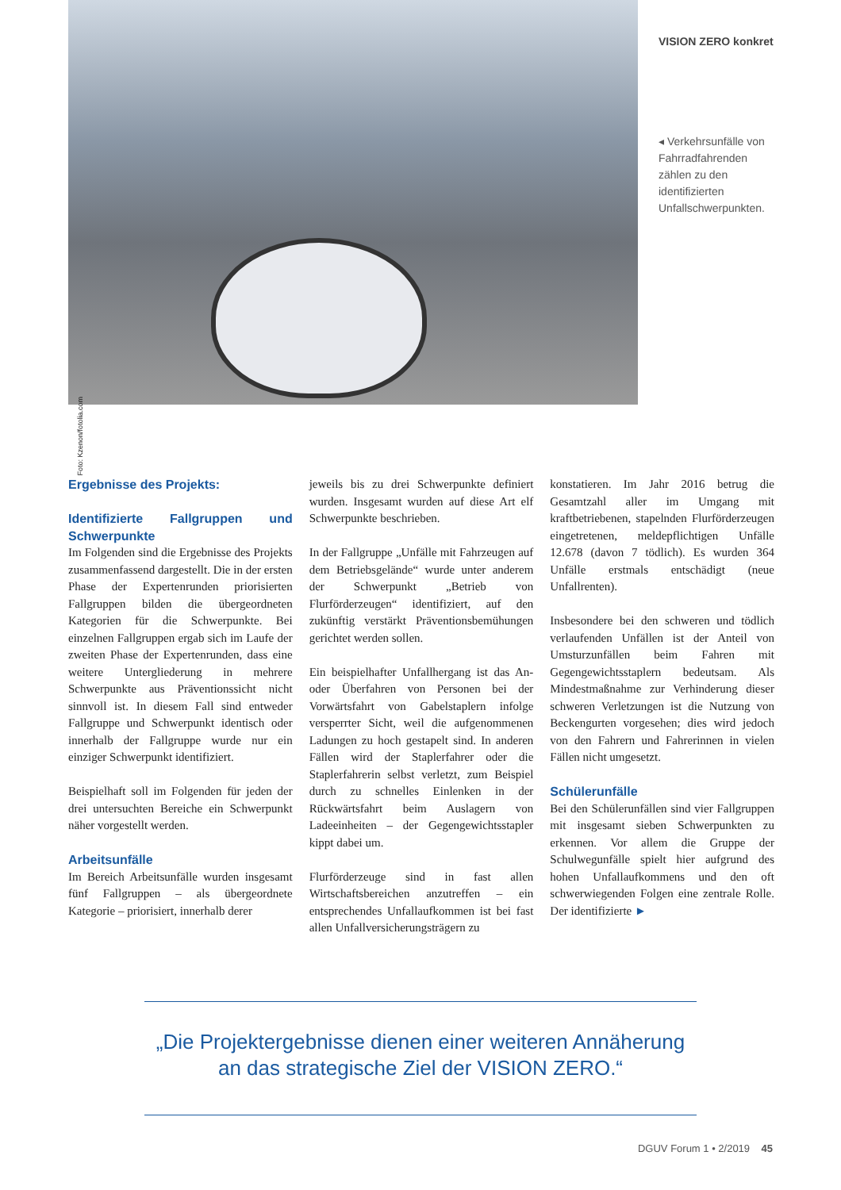Foto: Kzenon/fotolia.com
VISION ZERO konkret
◂ Verkehrsunfälle von Fahrradfahrenden zählen zu den identifizierten Unfallschwerpunkten.
Ergebnisse des Projekts:
Identifizierte Fallgruppen und Schwerpunkte
Im Folgenden sind die Ergebnisse des Projekts zusammenfassend dargestellt. Die in der ersten Phase der Expertenrunden priorisierten Fallgruppen bilden die übergeordneten Kategorien für die Schwerpunkte. Bei einzelnen Fallgruppen ergab sich im Laufe der zweiten Phase der Expertenrunden, dass eine weitere Untergliederung in mehrere Schwerpunkte aus Präventionssicht nicht sinnvoll ist. In diesem Fall sind entweder Fallgruppe und Schwerpunkt identisch oder innerhalb der Fallgruppe wurde nur ein einziger Schwerpunkt identifiziert.
Beispielhaft soll im Folgenden für jeden der drei untersuchten Bereiche ein Schwerpunkt näher vorgestellt werden.
Arbeitsunfälle
Im Bereich Arbeitsunfälle wurden insgesamt fünf Fallgruppen – als übergeordnete Kategorie – priorisiert, innerhalb derer
jeweils bis zu drei Schwerpunkte definiert wurden. Insgesamt wurden auf diese Art elf Schwerpunkte beschrieben.
In der Fallgruppe „Unfälle mit Fahrzeugen auf dem Betriebsgelände“ wurde unter anderem der Schwerpunkt „Betrieb von Flurförderzeugen“ identifiziert, auf den zukünftig verstärkt Präventionsbemühungen gerichtet werden sollen.
Ein beispielhafter Unfallhergang ist das An- oder Überfahren von Personen bei der Vorwärtsfahrt von Gabelstaplern infolge versperrter Sicht, weil die aufgenommenen Ladungen zu hoch gestapelt sind. In anderen Fällen wird der Staplerfahrer oder die Staplerfahrerin selbst verletzt, zum Beispiel durch zu schnelles Einlenken in der Rückwärtsfahrt beim Auslagern von Ladeeinheiten – der Gegengewichtsstapler kippt dabei um.
Flurförderzeuge sind in fast allen Wirtschaftsbereichen anzutreffen – ein entsprechendes Unfallaufkommen ist bei fast allen Unfallversicherungsträgern zu
konstatieren. Im Jahr 2016 betrug die Gesamtzahl aller im Umgang mit kraftbetriebenen, stapelnden Flurförderzeugen eingetretenen, meldepflichtigen Unfälle 12.678 (davon 7 tödlich). Es wurden 364 Unfälle erstmals entschädigt (neue Unfallrenten).
Insbesondere bei den schweren und tödlich verlaufenden Unfällen ist der Anteil von Umsturzunfällen beim Fahren mit Gegengewichtsstaplern bedeutsam. Als Mindestmaßnahme zur Verhinderung dieser schweren Verletzungen ist die Nutzung von Beckengurten vorgesehen; dies wird jedoch von den Fahrern und Fahrerinnen in vielen Fällen nicht umgesetzt.
Schülerunfälle
Bei den Schülerunfällen sind vier Fallgruppen mit insgesamt sieben Schwerpunkten zu erkennen. Vor allem die Gruppe der Schulwegunfälle spielt hier aufgrund des hohen Unfallaufkommens und den oft schwerwiegenden Folgen eine zentrale Rolle. Der identifizierte ►
„Die Projektergebnisse dienen einer weiteren Annäherung
an das strategische Ziel der VISION ZERO.“
DGUV Forum 1 • 2/2019 45